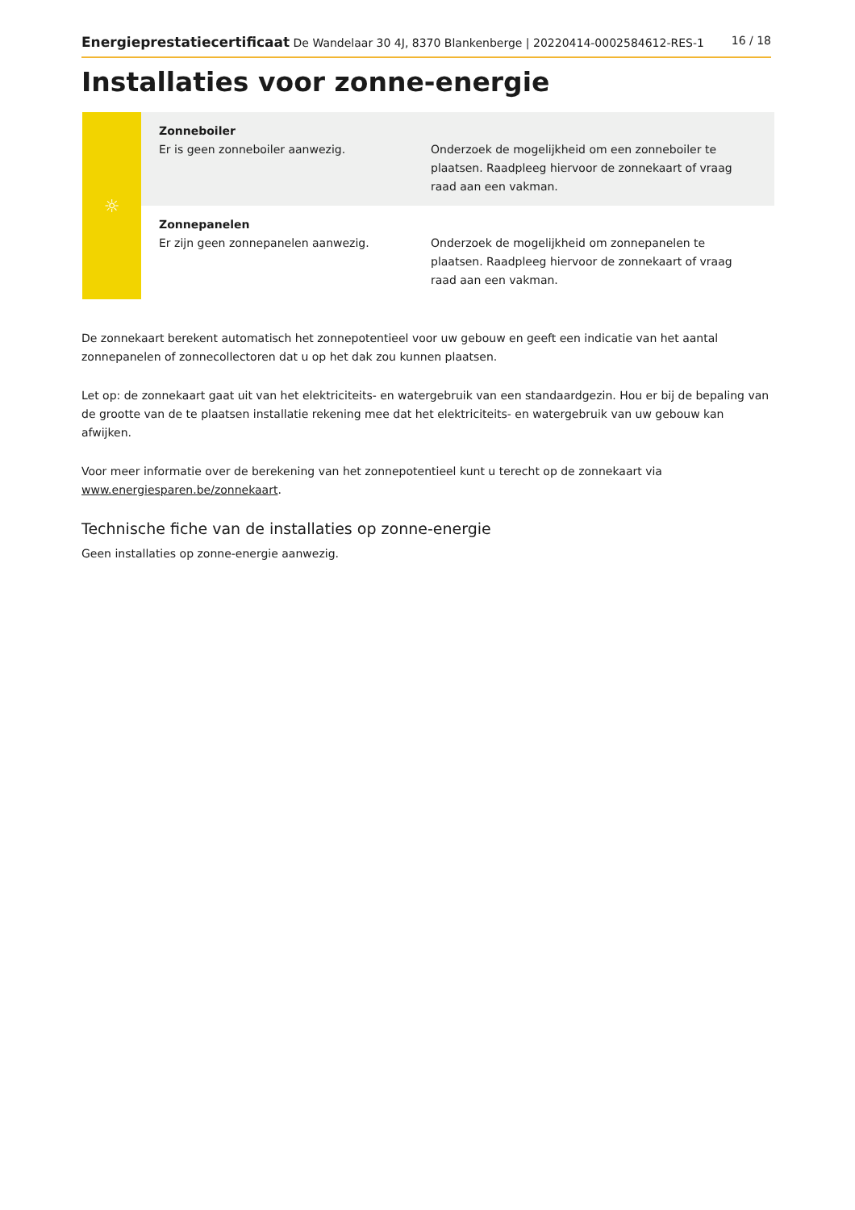Energieprestatiecertificaat De Wandelaar 30 4J, 8370 Blankenberge | 20220414-0002584612-RES-1 16 / 18
Installaties voor zonne-energie
| ☼ | Zonneboiler Er is geen zonneboiler aanwezig. | Onderzoek de mogelijkheid om een zonneboiler te plaatsen. Raadpleeg hiervoor de zonnekaart of vraag raad aan een vakman. |
| | Zonnepanelen Er zijn geen zonnepanelen aanwezig. | Onderzoek de mogelijkheid om zonnepanelen te plaatsen. Raadpleeg hiervoor de zonnekaart of vraag raad aan een vakman. |
De zonnekaart berekent automatisch het zonnepotentieel voor uw gebouw en geeft een indicatie van het aantal zonnepanelen of zonnecollectoren dat u op het dak zou kunnen plaatsen.
Let op: de zonnekaart gaat uit van het elektriciteits- en watergebruik van een standaardgezin. Hou er bij de bepaling van de grootte van de te plaatsen installatie rekening mee dat het elektriciteits- en watergebruik van uw gebouw kan afwijken.
Voor meer informatie over de berekening van het zonnepotentieel kunt u terecht op de zonnekaart via www.energiesparen.be/zonnekaart.
Technische fiche van de installaties op zonne-energie
Geen installaties op zonne-energie aanwezig.